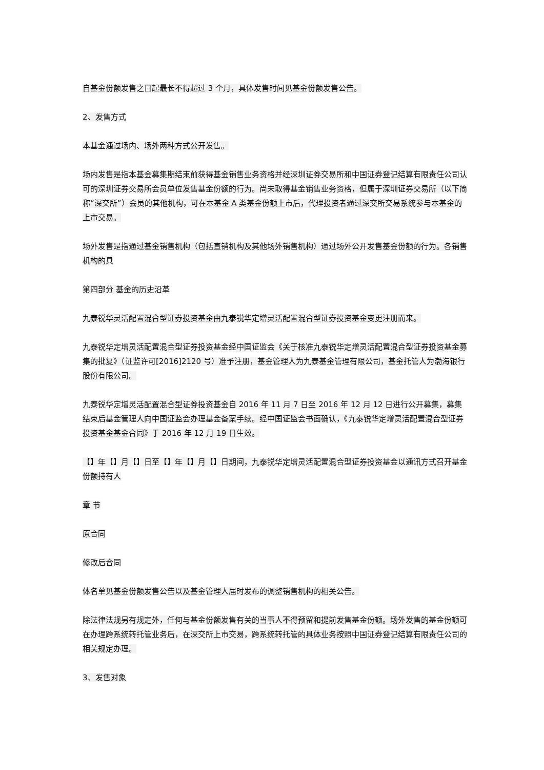自基金份额发售之日起最长不得超过 3 个月，具体发售时间见基金份额发售公告。
2、发售方式
本基金通过场内、场外两种方式公开发售。
场内发售是指本基金募集期结束前获得基金销售业务资格并经深圳证券交易所和中国证券登记结算有限责任公司认可的深圳证券交易所会员单位发售基金份额的行为。尚未取得基金销售业务资格，但属于深圳证券交易所（以下简称“深交所”）会员的其他机构，可在本基金 A 类基金份额上市后，代理投资者通过深交所交易系统参与本基金的上市交易。
场外发售是指通过基金销售机构（包括直销机构及其他场外销售机构）通过场外公开发售基金份额的行为。各销售机构的具
第四部分 基金的历史沿革
九泰锐华灵活配置混合型证券投资基金由九泰锐华定增灵活配置混合型证券投资基金变更注册而来。
九泰锐华定增灵活配置混合型证券投资基金经中国证监会《关于核准九泰锐华定增灵活配置混合型证券投资基金募集的批复》（证监许可[2016]2120 号）准予注册，基金管理人为九泰基金管理有限公司，基金托管人为渤海银行股份有限公司。
九泰锐华定增灵活配置混合型证券投资基金自 2016 年 11 月 7 日至 2016 年 12 月 12 日进行公开募集，募集结束后基金管理人向中国证监会办理基金备案手续。经中国证监会书面确认，《九泰锐华定增灵活配置混合型证券投资基金基金合同》于 2016 年 12 月 19 日生效。
【】年【】月【】日至【】年【】月【】日期间，九泰锐华定增灵活配置混合型证券投资基金以通讯方式召开基金份额持有人
章 节
原合同
修改后合同
体名单见基金份额发售公告以及基金管理人届时发布的调整销售机构的相关公告。
除法律法规另有规定外，任何与基金份额发售有关的当事人不得预留和提前发售基金份额。场外发售的基金份额可在办理跨系统转托管业务后，在深交所上市交易，跨系统转托管的具体业务按照中国证券登记结算有限责任公司的相关规定办理。
3、发售对象